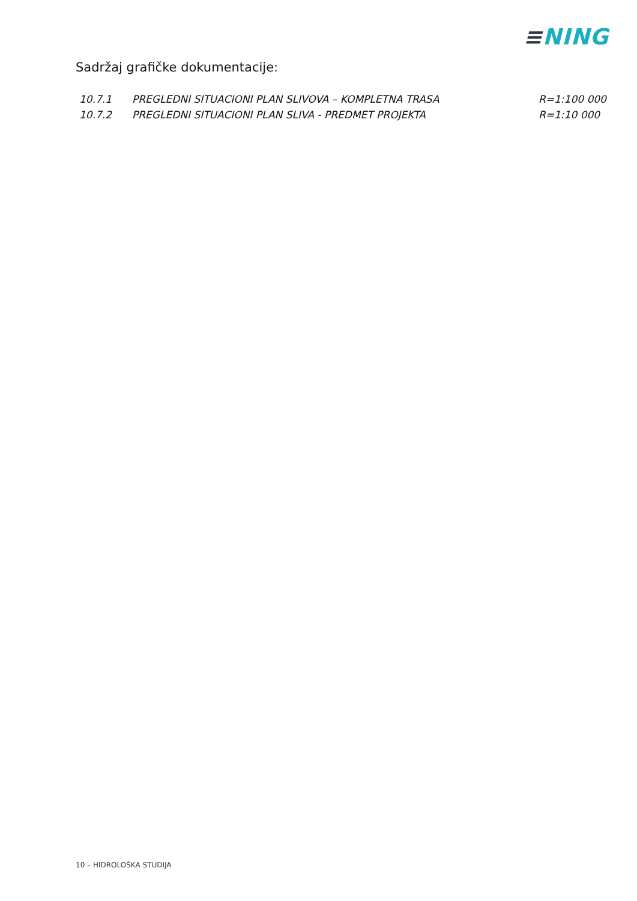≡NING
Sadržaj grafičke dokumentacije:
| 10.7.1 | PREGLEDNI SITUACIONI PLAN SLIVOVA – KOMPLETNA TRASA | R=1:100 000 |
| 10.7.2 | PREGLEDNI SITUACIONI PLAN SLIVA - PREDMET PROJEKTA | R=1:10 000 |
10 – HIDROLOŠKA STUDIJA